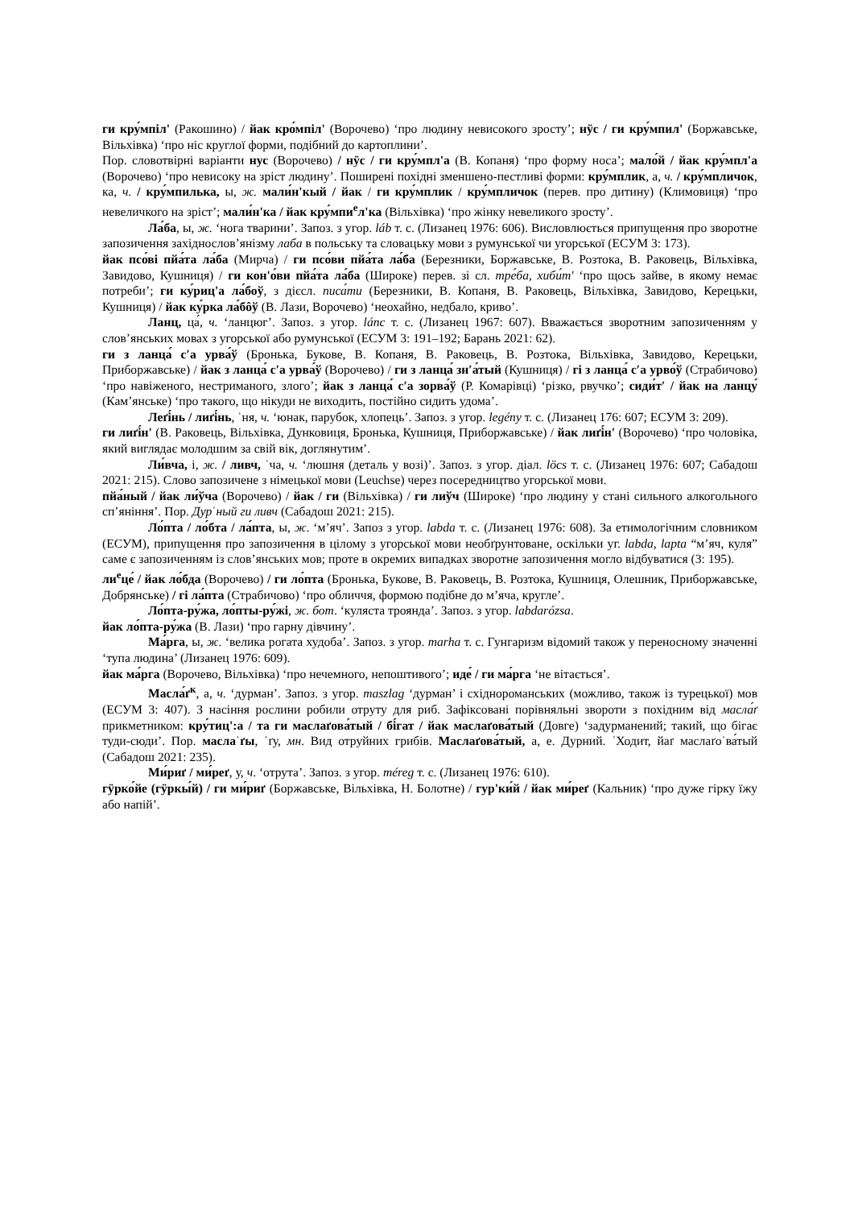ги кру́мпіл' (Ракошино) / йак кро́мпіл' (Ворочево) ‘про людину невисокого зросту’; нӱс / ги кру́мпил' (Боржавське, Вільхівка) ‘про ніс круглої форми, подібний до картоплини’.
Пор. словотвірні варіанти нус (Ворочево) / нӱс / ги кру́мпл'а (В. Копаня) ‘про форму носа’; мало́й / йак кру́мпл'а (Ворочево) ‘про невисоку на зріст людину’. Поширені похідні зменшено-пестливі форми: кру́мплик, а, ч. / кру́мпличок, ка, ч. / кру́мпилька, ы, ж. мали́н'кый / йак / ги кру́мплик / кру́мпличок (перев. про дитину) (Климовиця) ‘про невеличкого на зріст’; мали́н'ка / йак кру́мпи<sup>е</sup>л'ка (Вільхівка) ‘про жінку невеликого зросту’.
Ла́ба, ы, ж. ‘нога тварини’. Запоз. з угор. láb т. с. (Лизанец 1976: 606). Висловлюється припущення про зворотне запозичення західнослов’янізму лаба в польську та словацьку мови з румунської чи угорської (ЕСУМ 3: 173).
йак псо́ві пйа́та ла́ба (Мирча) / ги псо́ви пйа́та ла́ба (Березники, Боржавське, В. Розтока, В. Раковець, Вільхівка, Завидово, Кушниця) / ги кон'о́ви пйа́та ла́ба (Широке) перев. зі сл. тре́ба, хиби́т' ‘про щось зайве, в якому немає потреби’; ги ку́риц'а ла́боў, з дієсл. писа́ти (Березники, В. Копаня, В. Раковець, Вільхівка, Завидово, Керецьки, Кушниця) / йак ку́рка ла́бôў (В. Лази, Ворочево) ‘неохайно, недбало, криво’.
Ланц, ца́, ч. ‘ланцюг’. Запоз. з угор. lánc т. с. (Лизанец 1967: 607). Вважається зворотним запозиченням у слов’янських мовах з угорської або румунської (ЕСУМ 3: 191–192; Барань 2021: 62).
ги з ланца́ с′а урва́ў (Бронька, Букове, В. Копаня, В. Раковець, В. Розтока, Вільхівка, Завидово, Керецьки, Приборжавське) / йак з ланца́ с′а урва́ў (Ворочево) / ги з ланца́ зн′а́тый (Кушниця) / гі з ланца́ с′а урво́ў (Страбичово) ‘про навіженого, нестриманого, злого’; йак з ланца́ с′а зорва́ў (Р. Комарівці) ‘різко, рвучко’; сиди́т′ / йак на ланцу́ (Кам’янське) ‘про такого, що нікуди не виходить, постійно сидить удома’.
Леґі́нь / лиґі́нь, ˈня, ч. ‘юнак, парубок, хлопець’. Запоз. з угор. legény т. с. (Лизанец 176: 607; ЕСУМ 3: 209).
ги лиґі́н' (В. Раковець, Вільхівка, Дунковиця, Бронька, Кушниця, Приборжавське) / йак лиґі́н' (Ворочево) ‘про чоловіка, який виглядає молодшим за свій вік, доглянутим’.
Ли́вча, і, ж. / ливч, ˈча, ч. ‘люшня (деталь у возі)’. Запоз. з угор. діал. löcs т. с. (Лизанец 1976: 607; Сабадош 2021: 215). Слово запозичене з німецької мови (Leuchse) через посередництво угорської мови.
пйа́ный / йак ли́ўча (Ворочево) / йак / ги (Вільхівка) / ги лиўч (Широке) ‘про людину у стані сильного алкогольного сп’яніння’. Пор. Дурˈный ги ливч (Сабадош 2021: 215).
Ло́пта / ло́бта / ла́пта, ы, ж. ‘м’яч’. Запоз з угор. labda т. с. (Лизанец 1976: 608). За етимологічним словником (ЕСУМ), припущення про запозичення в цілому з угорської мови необґрунтоване, оскільки уг. labda, lapta “м’яч, куля” саме є запозиченням із слов’янських мов; проте в окремих випадках зворотне запозичення могло відбуватися (3: 195).
ли<sup>е</sup>це́ / йак ло́бда (Ворочево) / ги ло́пта (Бронька, Букове, В. Раковець, В. Розтока, Кушниця, Олешник, Приборжавське, Добрянське) / гі ла́пта (Страбичово) ‘про обличчя, формою подібне до м’яча, кругле’.
Ло́пта-ру́жа, ло́пты-ру́жі, ж. бот. ‘куляста троянда’. Запоз. з угор. labdarózsa.
йак ло́пта-ру́жа (В. Лази) ‘про гарну дівчину’.
Ма́рга, ы, ж. ‘велика рогата худоба’. Запоз. з угор. marha т. с. Гунгаризм відомий також у переносному значенні ‘тупа людина’ (Лизанец 1976: 609).
йак ма́рга (Ворочево, Вільхівка) ‘про нечемного, непоштивого’; иде́ / ги ма́рга ‘не вітається’.
Масла́ґ<sup>к</sup>, а, ч. ‘дурман’. Запоз. з угор. maszlag ‘дурман’ і східнороманських (можливо, також із турецької) мов (ЕСУМ 3: 407). З насіння рослини робили отруту для риб. Зафіксовані порівняльні звороти з похідним від масла́ґ прикметником: кру́тиц':а / та ги маслаґова́тый / бі́гат / йак маслаґова́тый (Довге) ‘задурманений; такий, що бігає туди-сюди’. Пор. маслаˈґы, ˈґу, мн. Вид отруйних грибів. Маслаґова́тый, а, е. Дурний. ˈХодит, йаґ маслаґоˈва́тый (Сабадош 2021: 235).
Ми́риґ / ми́реґ, у, ч. ‘отрута’. Запоз. з угор. méreg т. с. (Лизанец 1976: 610).
гӱрко́йе (гӱркы́й) / ги ми́риґ (Боржавське, Вільхівка, Н. Болотне) / гур'ки́й / йак ми́реґ (Кальник) ‘про дуже гірку їжу або напій’.